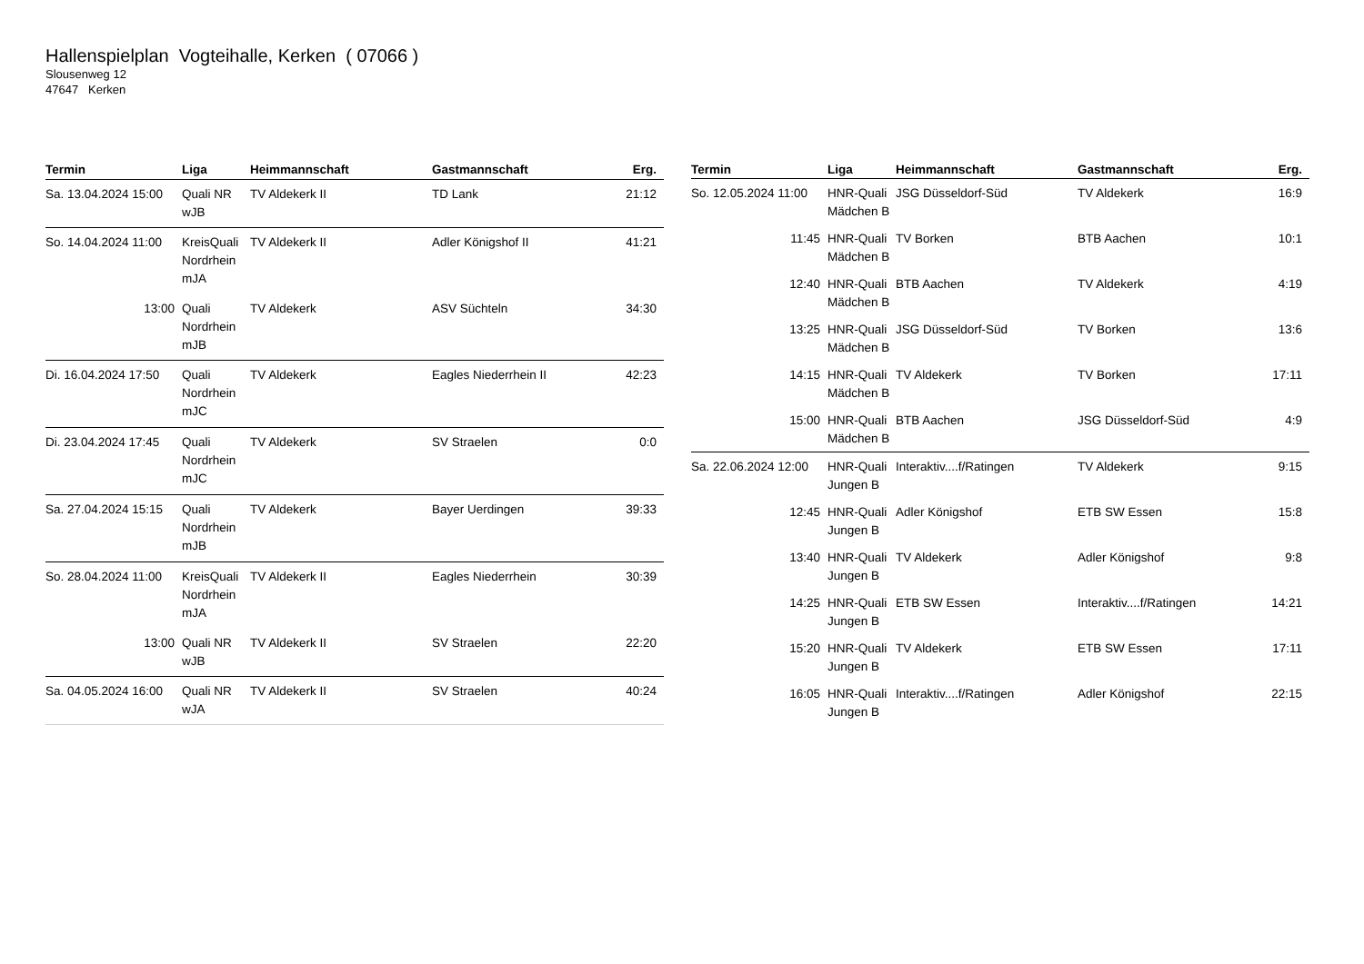Hallenspielplan Vogteihalle, Kerken ( 07066 )
Slousenweg 12
47647 Kerken
| Termin | Liga | Heimmannschaft | Gastmannschaft | Erg. |
| --- | --- | --- | --- | --- |
| Sa. 13.04.2024 15:00 | Quali NR wJB | TV Aldekerk II | TD Lank | 21:12 |
| So. 14.04.2024 11:00 | KreisQuali Nordrhein mJA | TV Aldekerk II | Adler Königshof II | 41:21 |
| 13:00 | Quali Nordrhein mJB | TV Aldekerk | ASV Süchteln | 34:30 |
| Di. 16.04.2024 17:50 | Quali Nordrhein mJC | TV Aldekerk | Eagles Niederrhein II | 42:23 |
| Di. 23.04.2024 17:45 | Quali Nordrhein mJC | TV Aldekerk | SV Straelen | 0:0 |
| Sa. 27.04.2024 15:15 | Quali Nordrhein mJB | TV Aldekerk | Bayer Uerdingen | 39:33 |
| So. 28.04.2024 11:00 | KreisQuali Nordrhein mJA | TV Aldekerk II | Eagles Niederrhein | 30:39 |
| 13:00 | Quali NR wJB | TV Aldekerk II | SV Straelen | 22:20 |
| Sa. 04.05.2024 16:00 | Quali NR wJA | TV Aldekerk II | SV Straelen | 40:24 |
| Termin | Liga | Heimmannschaft | Gastmannschaft | Erg. |
| --- | --- | --- | --- | --- |
| So. 12.05.2024 11:00 | HNR-Quali Mädchen B | JSG Düsseldorf-Süd | TV Aldekerk | 16:9 |
| 11:45 | HNR-Quali Mädchen B | TV Borken | BTB Aachen | 10:1 |
| 12:40 | HNR-Quali Mädchen B | BTB Aachen | TV Aldekerk | 4:19 |
| 13:25 | HNR-Quali Mädchen B | JSG Düsseldorf-Süd | TV Borken | 13:6 |
| 14:15 | HNR-Quali Mädchen B | TV Aldekerk | TV Borken | 17:11 |
| 15:00 | HNR-Quali Mädchen B | BTB Aachen | JSG Düsseldorf-Süd | 4:9 |
| Sa. 22.06.2024 12:00 | HNR-Quali Jungen B | Interaktiv....f/Ratingen | TV Aldekerk | 9:15 |
| 12:45 | HNR-Quali Jungen B | Adler Königshof | ETB SW Essen | 15:8 |
| 13:40 | HNR-Quali Jungen B | TV Aldekerk | Adler Königshof | 9:8 |
| 14:25 | HNR-Quali Jungen B | ETB SW Essen | Interaktiv....f/Ratingen | 14:21 |
| 15:20 | HNR-Quali Jungen B | TV Aldekerk | ETB SW Essen | 17:11 |
| 16:05 | HNR-Quali Jungen B | Interaktiv....f/Ratingen | Adler Königshof | 22:15 |